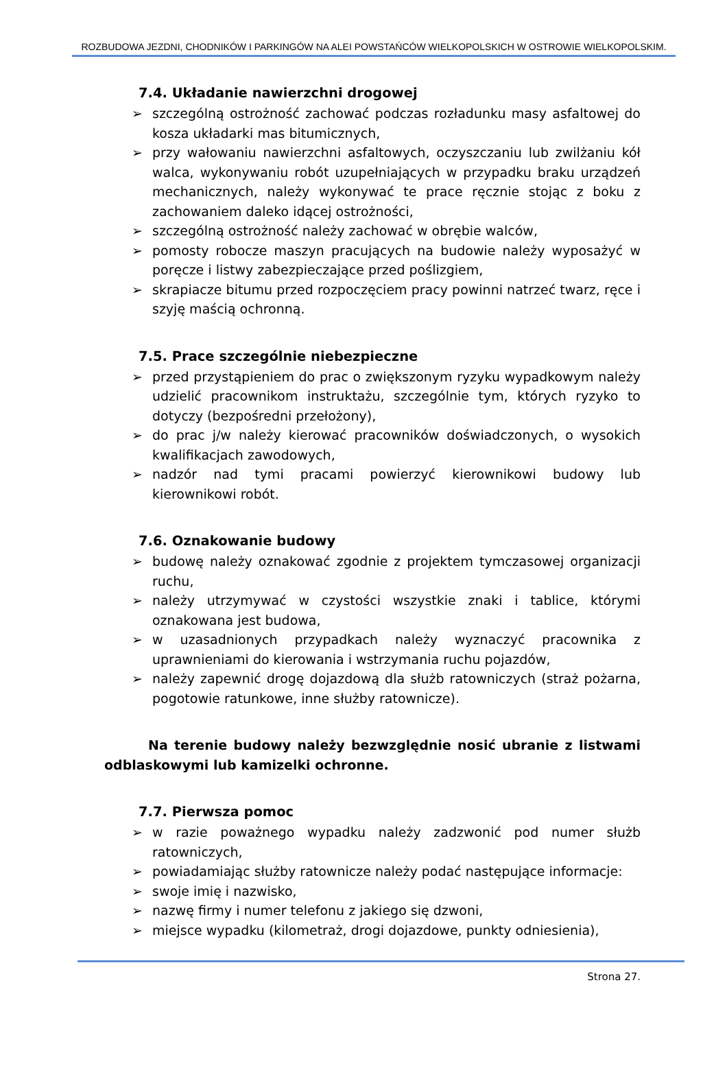ROZBUDOWA JEZDNI, CHODNIKÓW I PARKINGÓW NA ALEI POWSTAŃCÓW WIELKOPOLSKICH W OSTROWIE WIELKOPOLSKIM.
7.4. Układanie nawierzchni drogowej
➢ szczególną ostrożność zachować podczas rozładunku masy asfaltowej do kosza układarki mas bitumicznych,
➢ przy wałowaniu nawierzchni asfaltowych, oczyszczaniu lub zwilżaniu kół walca, wykonywaniu robót uzupełniających w przypadku braku urządzeń mechanicznych, należy wykonywać te prace ręcznie stojąc z boku z zachowaniem daleko idącej ostrożności,
➢ szczególną ostrożność należy zachować w obrębie walców,
➢ pomosty robocze maszyn pracujących na budowie należy wyposażyć w poręcze i listwy zabezpieczające przed poślizgiem,
➢ skrapiacze bitumu przed rozpoczęciem pracy powinni natrzeć twarz, ręce i szyję maścią ochronną.
7.5. Prace szczególnie niebezpieczne
➢ przed przystąpieniem do prac o zwiększonym ryzyku wypadkowym należy udzielić pracownikom instruktażu, szczególnie tym, których ryzyko to dotyczy (bezpośredni przełożony),
➢ do prac j/w należy kierować pracowników doświadczonych, o wysokich kwalifikacjach zawodowych,
➢ nadzór nad tymi pracami powierzyć kierownikowi budowy lub kierownikowi robót.
7.6. Oznakowanie budowy
➢ budowę należy oznakować zgodnie z projektem tymczasowej organizacji ruchu,
➢ należy utrzymywać w czystości wszystkie znaki i tablice, którymi oznakowana jest budowa,
➢ w uzasadnionych przypadkach należy wyznaczyć pracownika z uprawnieniami do kierowania i wstrzymania ruchu pojazdów,
➢ należy zapewnić drogę dojazdową dla służb ratowniczych (straż pożarna, pogotowie ratunkowe, inne służby ratownicze).
Na terenie budowy należy bezwzględnie nosić ubranie z listwami odblaskowymi lub kamizelki ochronne.
7.7. Pierwsza pomoc
➢ w razie poważnego wypadku należy zadzwonić pod numer służb ratowniczych,
➢ powiadamiając służby ratownicze należy podać następujące informacje:
➢ swoje imię i nazwisko,
➢ nazwę firmy i numer telefonu z jakiego się dzwoni,
➢ miejsce wypadku (kilometraż, drogi dojazdowe, punkty odniesienia),
Strona 27.